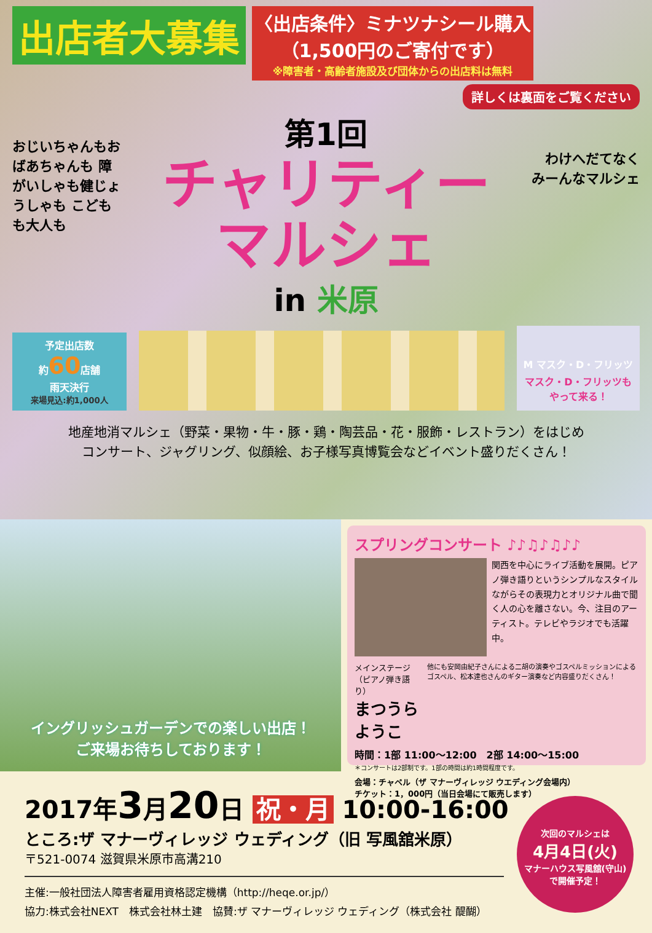出店者大募集
〈出店条件〉ミナツナシール購入
（1,500円のご寄付です）
※障害者・高齢者施設及び団体からの出店料は無料
詳しくは裏面をご覧ください
おじいちゃんもおばあちゃんも 障がいしゃも健じょうしゃも こどもも大人も
わけへだてなく みーんなマルシェ
第1回
チャリティー
マルシェ
in 米原
予定出店数
約60店舗
雨天決行
来場見込:約1,000人
M マスク・D・フリッツ
マスク・D・フリッツも
やって来る！
地産地消マルシェ（野菜・果物・牛・豚・鶏・陶芸品・花・服飾・レストラン）をはじめ
コンサート、ジャグリング、似顔絵、お子様写真博覧会などイベント盛りだくさん！
イングリッシュガーデンでの楽しい出店！
ご来場お待ちしております！
スプリングコンサート ♪♪♫♪♫♪♪
関西を中心にライブ活動を展開。ピアノ弾き語りというシンプルなスタイルながらその表現力とオリジナル曲で聞く人の心を離さない。今、注目のアーティスト。テレビやラジオでも活躍中。
メインステージ（ピアノ弾き語り）
まつうらようこ
他にも安岡由紀子さんによる二胡の演奏やゴスペルミッションによるゴスペル、松本達也さんのギター演奏など内容盛りだくさん！
時間：1部 11:00〜12:00　2部 14:00〜15:00
＊コンサートは2部制です。1部の時間は約1時間程度です。
会場：チャペル（ザ マナーヴィレッジ ウエディング会場内）
チケット：1，000円（当日会場にて販売します）
2017年3月20日 祝・月 10:00-16:00
ところ:ザ マナーヴィレッジ ウェディング（旧 写風舘米原）
〒521-0074 滋賀県米原市高溝210
主催:一般社団法人障害者雇用資格認定機構（http://heqe.or.jp/）
協力:株式会社NEXT　株式会社林土建　協賛:ザ マナーヴィレッジ ウェディング（株式会社 醍醐）
次回のマルシェは
4月4日(火)
マナーハウス写風舘(守山)
で開催予定！